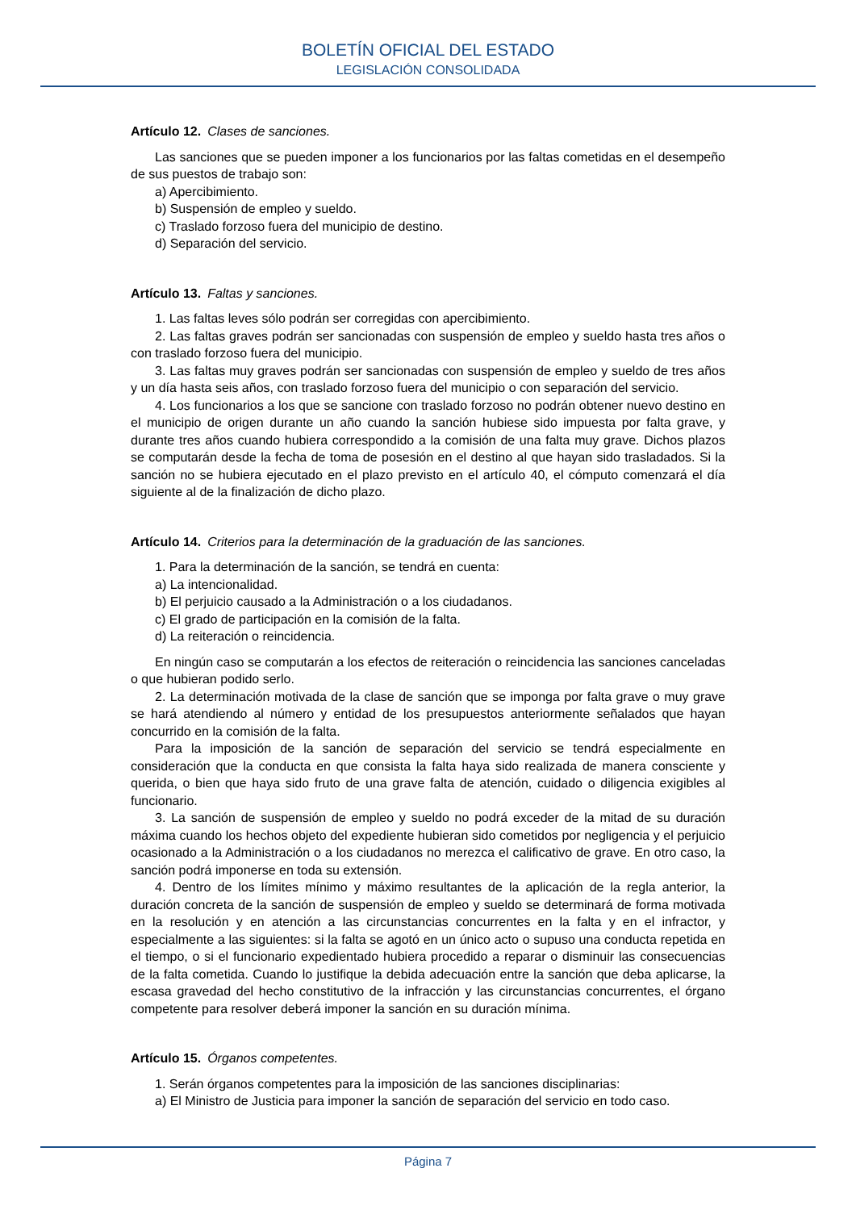BOLETÍN OFICIAL DEL ESTADO
LEGISLACIÓN CONSOLIDADA
Artículo 12. Clases de sanciones.
Las sanciones que se pueden imponer a los funcionarios por las faltas cometidas en el desempeño de sus puestos de trabajo son:
a) Apercibimiento.
b) Suspensión de empleo y sueldo.
c) Traslado forzoso fuera del municipio de destino.
d) Separación del servicio.
Artículo 13. Faltas y sanciones.
1. Las faltas leves sólo podrán ser corregidas con apercibimiento.
2. Las faltas graves podrán ser sancionadas con suspensión de empleo y sueldo hasta tres años o con traslado forzoso fuera del municipio.
3. Las faltas muy graves podrán ser sancionadas con suspensión de empleo y sueldo de tres años y un día hasta seis años, con traslado forzoso fuera del municipio o con separación del servicio.
4. Los funcionarios a los que se sancione con traslado forzoso no podrán obtener nuevo destino en el municipio de origen durante un año cuando la sanción hubiese sido impuesta por falta grave, y durante tres años cuando hubiera correspondido a la comisión de una falta muy grave. Dichos plazos se computarán desde la fecha de toma de posesión en el destino al que hayan sido trasladados. Si la sanción no se hubiera ejecutado en el plazo previsto en el artículo 40, el cómputo comenzará el día siguiente al de la finalización de dicho plazo.
Artículo 14. Criterios para la determinación de la graduación de las sanciones.
1. Para la determinación de la sanción, se tendrá en cuenta:
a) La intencionalidad.
b) El perjuicio causado a la Administración o a los ciudadanos.
c) El grado de participación en la comisión de la falta.
d) La reiteración o reincidencia.
En ningún caso se computarán a los efectos de reiteración o reincidencia las sanciones canceladas o que hubieran podido serlo.
2. La determinación motivada de la clase de sanción que se imponga por falta grave o muy grave se hará atendiendo al número y entidad de los presupuestos anteriormente señalados que hayan concurrido en la comisión de la falta.
Para la imposición de la sanción de separación del servicio se tendrá especialmente en consideración que la conducta en que consista la falta haya sido realizada de manera consciente y querida, o bien que haya sido fruto de una grave falta de atención, cuidado o diligencia exigibles al funcionario.
3. La sanción de suspensión de empleo y sueldo no podrá exceder de la mitad de su duración máxima cuando los hechos objeto del expediente hubieran sido cometidos por negligencia y el perjuicio ocasionado a la Administración o a los ciudadanos no merezca el calificativo de grave. En otro caso, la sanción podrá imponerse en toda su extensión.
4. Dentro de los límites mínimo y máximo resultantes de la aplicación de la regla anterior, la duración concreta de la sanción de suspensión de empleo y sueldo se determinará de forma motivada en la resolución y en atención a las circunstancias concurrentes en la falta y en el infractor, y especialmente a las siguientes: si la falta se agotó en un único acto o supuso una conducta repetida en el tiempo, o si el funcionario expedientado hubiera procedido a reparar o disminuir las consecuencias de la falta cometida. Cuando lo justifique la debida adecuación entre la sanción que deba aplicarse, la escasa gravedad del hecho constitutivo de la infracción y las circunstancias concurrentes, el órgano competente para resolver deberá imponer la sanción en su duración mínima.
Artículo 15. Órganos competentes.
1. Serán órganos competentes para la imposición de las sanciones disciplinarias:
a) El Ministro de Justicia para imponer la sanción de separación del servicio en todo caso.
Página 7